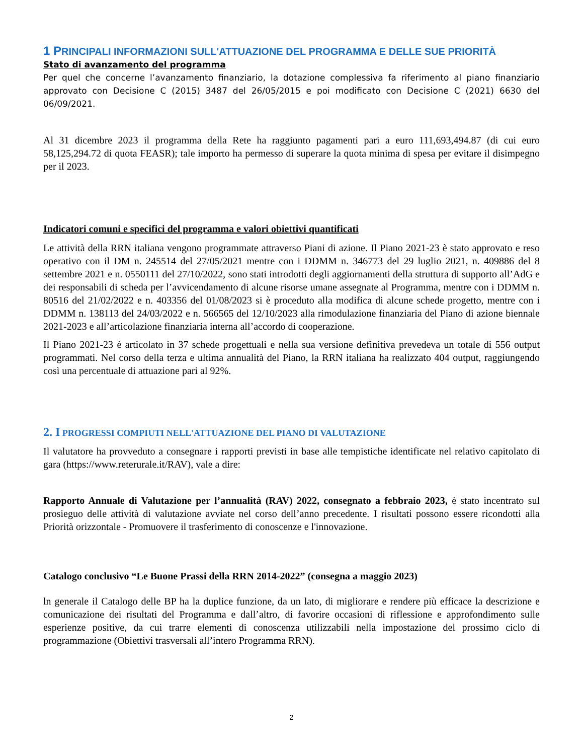1 PRINCIPALI INFORMAZIONI SULL'ATTUAZIONE DEL PROGRAMMA E DELLE SUE PRIORITÀ
Stato di avanzamento del programma
Per quel che concerne l’avanzamento finanziario, la dotazione complessiva fa riferimento al piano finanziario approvato con Decisione C (2015) 3487 del 26/05/2015 e poi modificato con Decisione C (2021) 6630 del 06/09/2021.
Al 31 dicembre 2023 il programma della Rete ha raggiunto pagamenti pari a euro 111,693,494.87 (di cui euro 58,125,294.72 di quota FEASR); tale importo ha permesso di superare la quota minima di spesa per evitare il disimpegno per il 2023.
Indicatori comuni e specifici del programma e valori obiettivi quantificati
Le attività della RRN italiana vengono programmate attraverso Piani di azione. Il Piano 2021-23 è stato approvato e reso operativo con il DM n. 245514 del 27/05/2021 mentre con i DDMM n. 346773 del 29 luglio 2021, n. 409886 del 8 settembre 2021 e n. 0550111 del 27/10/2022, sono stati introdotti degli aggiornamenti della struttura di supporto all’AdG e dei responsabili di scheda per l’avvicendamento di alcune risorse umane assegnate al Programma, mentre con i DDMM n. 80516 del 21/02/2022 e n. 403356 del 01/08/2023 si è proceduto alla modifica di alcune schede progetto, mentre con i DDMM n. 138113 del 24/03/2022 e n. 566565 del 12/10/2023 alla rimodulazione finanziaria del Piano di azione biennale 2021-2023 e all’articolazione finanziaria interna all’accordo di cooperazione.
Il Piano 2021-23 è articolato in 37 schede progettuali e nella sua versione definitiva prevedeva un totale di 556 output programmati. Nel corso della terza e ultima annualità del Piano, la RRN italiana ha realizzato 404 output, raggiungendo così una percentuale di attuazione pari al 92%.
2. I PROGRESSI COMPIUTI NELL'ATTUAZIONE DEL PIANO DI VALUTAZIONE
Il valutatore ha provveduto a consegnare i rapporti previsti in base alle tempistiche identificate nel relativo capitolato di gara (https://www.reterurale.it/RAV), vale a dire:
Rapporto Annuale di Valutazione per l’annualità (RAV) 2022, consegnato a febbraio 2023, è stato incentrato sul prosieguo delle attività di valutazione avviate nel corso dell’anno precedente. I risultati possono essere ricondotti alla Priorità orizzontale - Promuovere il trasferimento di conoscenze e l'innovazione.
Catalogo conclusivo “Le Buone Prassi della RRN 2014-2022” (consegna a maggio 2023)
ln generale il Catalogo delle BP ha la duplice funzione, da un lato, di migliorare e rendere più efficace la descrizione e comunicazione dei risultati del Programma e dall’altro, di favorire occasioni di riflessione e approfondimento sulle esperienze positive, da cui trarre elementi di conoscenza utilizzabili nella impostazione del prossimo ciclo di programmazione (Obiettivi trasversali all’intero Programma RRN).
2